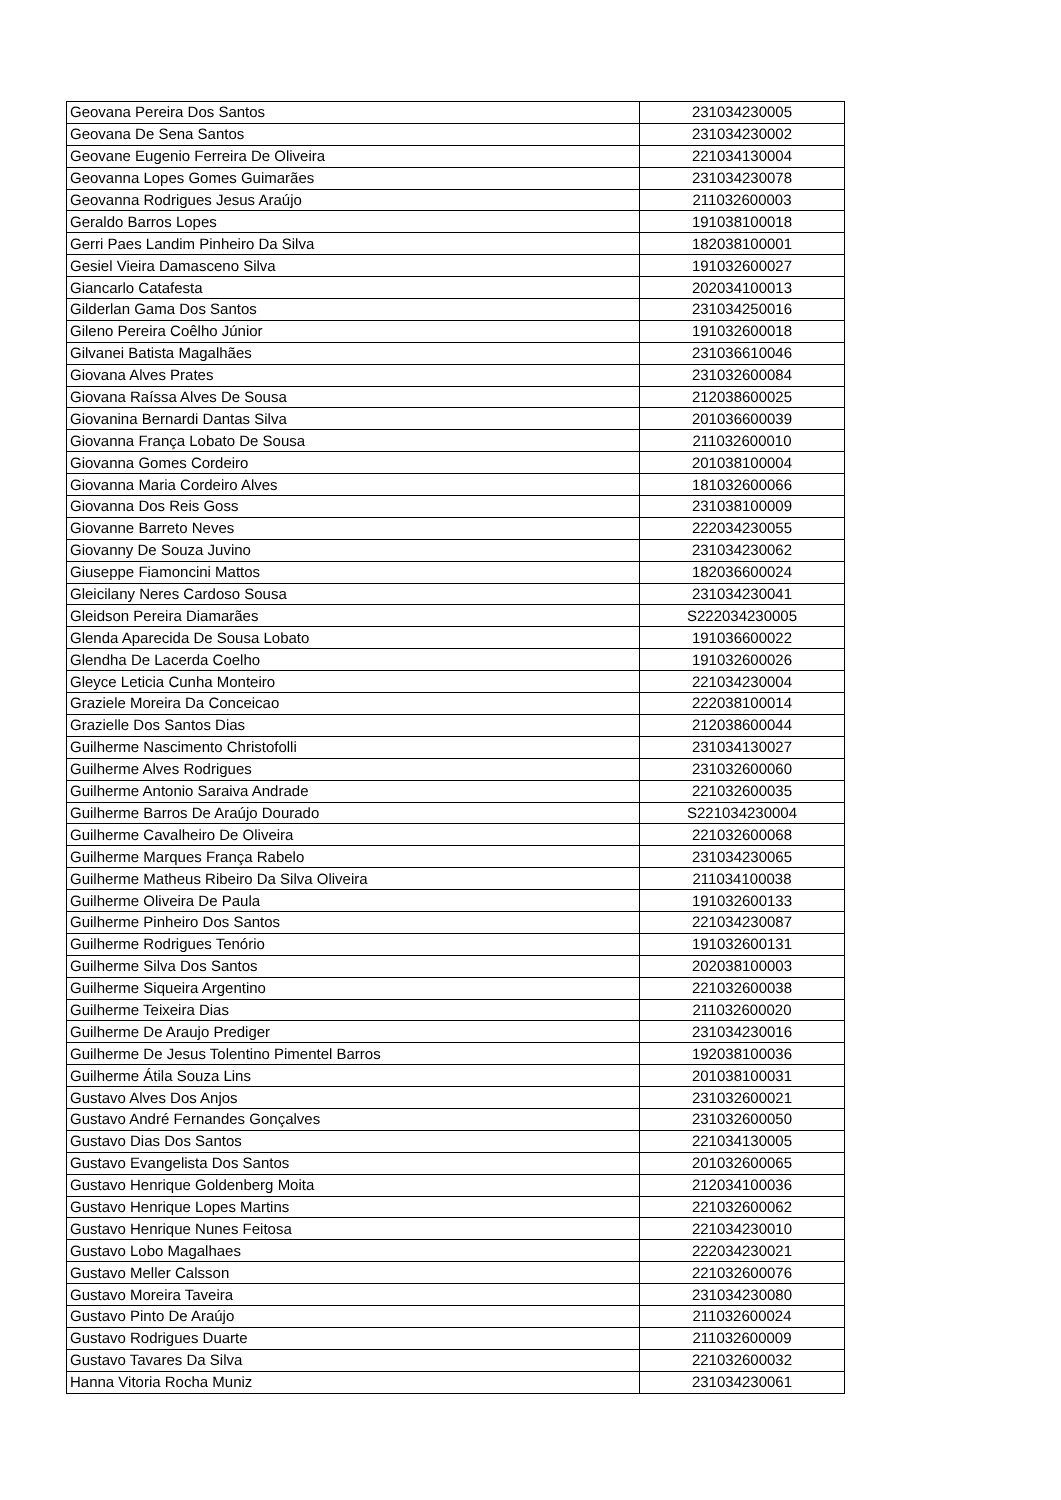| Geovana Pereira Dos Santos | 231034230005 |
| Geovana De Sena Santos | 231034230002 |
| Geovane Eugenio Ferreira De Oliveira | 221034130004 |
| Geovanna Lopes Gomes Guimarães | 231034230078 |
| Geovanna Rodrigues Jesus Araújo | 211032600003 |
| Geraldo Barros Lopes | 191038100018 |
| Gerri Paes Landim Pinheiro Da Silva | 182038100001 |
| Gesiel Vieira Damasceno Silva | 191032600027 |
| Giancarlo Catafesta | 202034100013 |
| Gilderlan Gama Dos Santos | 231034250016 |
| Gileno Pereira Coêlho Júnior | 191032600018 |
| Gilvanei Batista Magalhães | 231036610046 |
| Giovana Alves Prates | 231032600084 |
| Giovana Raíssa Alves De Sousa | 212038600025 |
| Giovanina Bernardi Dantas Silva | 201036600039 |
| Giovanna França Lobato De Sousa | 211032600010 |
| Giovanna Gomes Cordeiro | 201038100004 |
| Giovanna Maria Cordeiro Alves | 181032600066 |
| Giovanna Dos Reis Goss | 231038100009 |
| Giovanne Barreto Neves | 222034230055 |
| Giovanny De Souza Juvino | 231034230062 |
| Giuseppe Fiamoncini Mattos | 182036600024 |
| Gleicilany Neres Cardoso Sousa | 231034230041 |
| Gleidson Pereira Diamarães | S222034230005 |
| Glenda Aparecida De Sousa Lobato | 191036600022 |
| Glendha De Lacerda Coelho | 191032600026 |
| Gleyce Leticia Cunha Monteiro | 221034230004 |
| Graziele Moreira Da Conceicao | 222038100014 |
| Grazielle Dos Santos Dias | 212038600044 |
| Guilherme Nascimento Christofolli | 231034130027 |
| Guilherme Alves Rodrigues | 231032600060 |
| Guilherme Antonio Saraiva Andrade | 221032600035 |
| Guilherme Barros De Araújo Dourado | S221034230004 |
| Guilherme Cavalheiro De Oliveira | 221032600068 |
| Guilherme Marques França Rabelo | 231034230065 |
| Guilherme Matheus Ribeiro Da Silva Oliveira | 211034100038 |
| Guilherme Oliveira De Paula | 191032600133 |
| Guilherme Pinheiro Dos Santos | 221034230087 |
| Guilherme Rodrigues Tenório | 191032600131 |
| Guilherme Silva Dos Santos | 202038100003 |
| Guilherme Siqueira Argentino | 221032600038 |
| Guilherme Teixeira Dias | 211032600020 |
| Guilherme De Araujo Prediger | 231034230016 |
| Guilherme De Jesus Tolentino Pimentel Barros | 192038100036 |
| Guilherme Átila Souza Lins | 201038100031 |
| Gustavo Alves Dos Anjos | 231032600021 |
| Gustavo André Fernandes Gonçalves | 231032600050 |
| Gustavo Dias Dos Santos | 221034130005 |
| Gustavo Evangelista Dos Santos | 201032600065 |
| Gustavo Henrique Goldenberg Moita | 212034100036 |
| Gustavo Henrique Lopes Martins | 221032600062 |
| Gustavo Henrique Nunes Feitosa | 221034230010 |
| Gustavo Lobo Magalhaes | 222034230021 |
| Gustavo Meller Calsson | 221032600076 |
| Gustavo Moreira Taveira | 231034230080 |
| Gustavo Pinto De Araújo | 211032600024 |
| Gustavo Rodrigues Duarte | 211032600009 |
| Gustavo Tavares Da Silva | 221032600032 |
| Hanna Vitoria Rocha Muniz | 231034230061 |